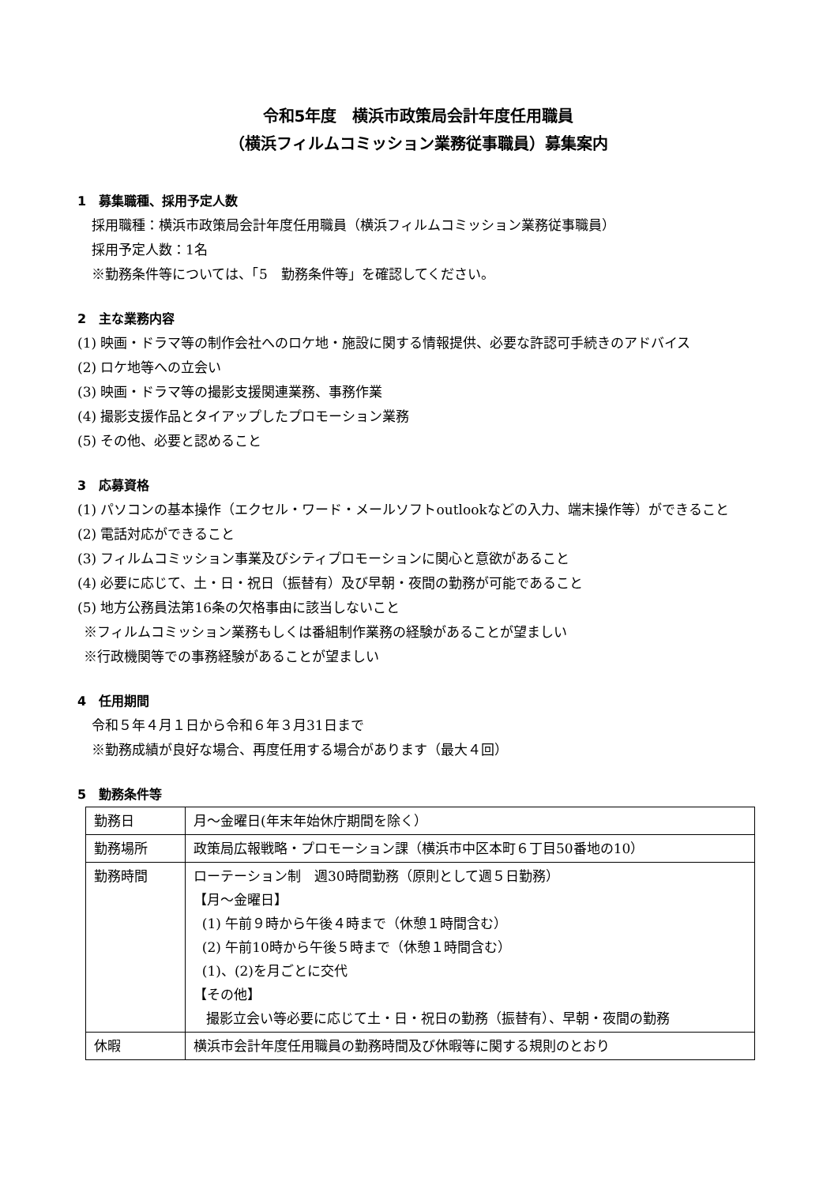令和5年度　横浜市政策局会計年度任用職員
（横浜フィルムコミッション業務従事職員）募集案内
1　募集職種、採用予定人数
採用職種：横浜市政策局会計年度任用職員（横浜フィルムコミッション業務従事職員）
採用予定人数：1名
※勤務条件等については、「5　勤務条件等」を確認してください。
2　主な業務内容
(1) 映画・ドラマ等の制作会社へのロケ地・施設に関する情報提供、必要な許認可手続きのアドバイス
(2) ロケ地等への立会い
(3) 映画・ドラマ等の撮影支援関連業務、事務作業
(4) 撮影支援作品とタイアップしたプロモーション業務
(5) その他、必要と認めること
3　応募資格
(1) パソコンの基本操作（エクセル・ワード・メールソフトoutlookなどの入力、端末操作等）ができること
(2) 電話対応ができること
(3) フィルムコミッション事業及びシティプロモーションに関心と意欲があること
(4) 必要に応じて、土・日・祝日（振替有）及び早朝・夜間の勤務が可能であること
(5) 地方公務員法第16条の欠格事由に該当しないこと
※フィルムコミッション業務もしくは番組制作業務の経験があることが望ましい
※行政機関等での事務経験があることが望ましい
4　任用期間
令和５年４月１日から令和６年３月31日まで
※勤務成績が良好な場合、再度任用する場合があります（最大４回）
5　勤務条件等
| 勤務日 | 月～金曜日(年末年始休庁期間を除く） |
| 勤務場所 | 政策局広報戦略・プロモーション課（横浜市中区本町６丁目50番地の10） |
| 勤務時間 | ローテーション制 週30時間勤務（原則として週５日勤務） 【月～金曜日】 (1) 午前９時から午後４時まで（休憩１時間含む） (2) 午前10時から午後５時まで（休憩１時間含む） (1)、(2)を月ごとに交代 【その他】 撮影立会い等必要に応じて土・日・祝日の勤務（振替有）、早朝・夜間の勤務 |
| 休暇 | 横浜市会計年度任用職員の勤務時間及び休暇等に関する規則のとおり |